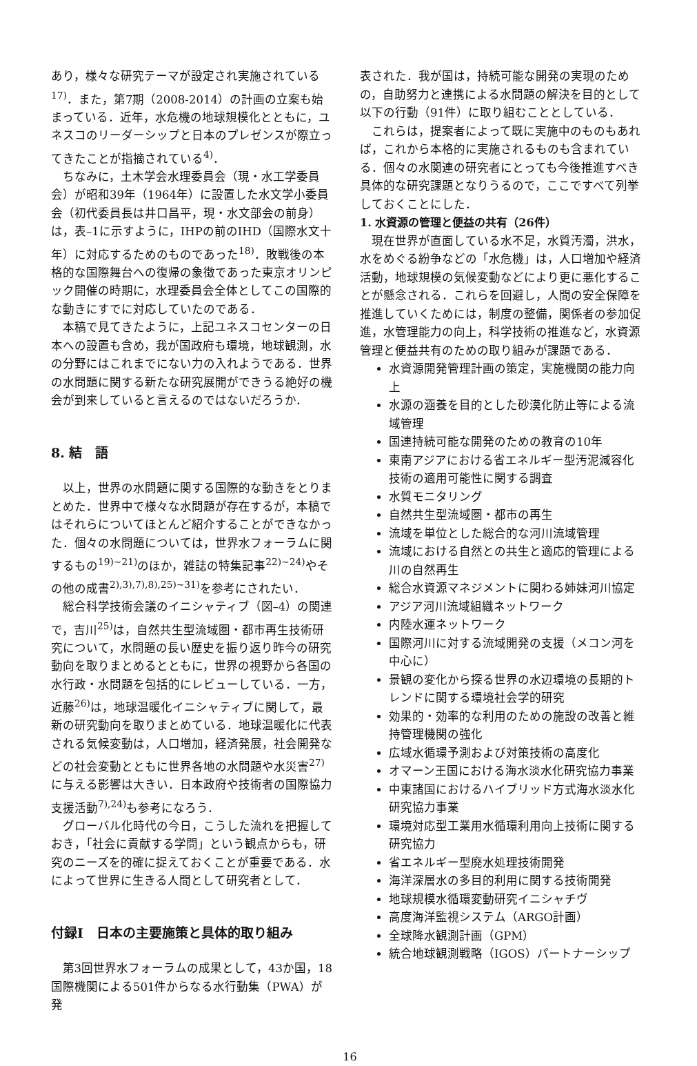あり，様々な研究テーマが設定され実施されている<sup>17)</sup>．また，第7期（2008-2014）の計画の立案も始まっている．近年，水危機の地球規模化とともに，ユネスコのリーダーシップと日本のプレゼンスが際立ってきたことが指摘されている<sup>4)</sup>．
ちなみに，土木学会水理委員会（現・水工学委員会）が昭和39年（1964年）に設置した水文学小委員会（初代委員長は井口昌平，現・水文部会の前身）は，表–1に示すように，IHPの前のIHD（国際水文十年）に対応するためのものであった<sup>18)</sup>．敗戦後の本格的な国際舞台への復帰の象徴であった東京オリンピック開催の時期に，水理委員会全体としてこの国際的な動きにすでに対応していたのである．
本稿で見てきたように，上記ユネスコセンターの日本への設置も含め，我が国政府も環境，地球観測，水の分野にはこれまでにない力の入れようである．世界の水問題に関する新たな研究展開ができうる絶好の機会が到来していると言えるのではないだろうか．
8. 結　語
以上，世界の水問題に関する国際的な動きをとりまとめた．世界中で様々な水問題が存在するが，本稿ではそれらについてほとんど紹介することができなかった．個々の水問題については，世界水フォーラムに関するもの<sup>19)~21)</sup>のほか，雑誌の特集記事<sup>22)~24)</sup>やその他の成書<sup>2),3),7),8),25)~31)</sup>を参考にされたい．
総合科学技術会議のイニシャティブ（図–4）の関連で，吉川<sup>25)</sup>は，自然共生型流域圏・都市再生技術研究について，水問題の長い歴史を振り返り昨今の研究動向を取りまとめるとともに，世界の視野から各国の水行政・水問題を包括的にレビューしている．一方，近藤<sup>26)</sup>は，地球温暖化イニシャティブに関して，最新の研究動向を取りまとめている．地球温暖化に代表される気候変動は，人口増加，経済発展，社会開発などの社会変動とともに世界各地の水問題や水災害<sup>27)</sup>に与える影響は大きい．日本政府や技術者の国際協力支援活動<sup>7),24)</sup>も参考になろう．
グローバル化時代の今日，こうした流れを把握しておき，「社会に貢献する学問」という観点からも，研究のニーズを的確に捉えておくことが重要である．水によって世界に生きる人間として研究者として．
付録Ⅰ　日本の主要施策と具体的取り組み
第3回世界水フォーラムの成果として，43か国，18国際機関による501件からなる水行動集（PWA）が発
表された．我が国は，持続可能な開発の実現のための，自助努力と連携による水問題の解決を目的として以下の行動（91件）に取り組むこととしている．
これらは，提案者によって既に実施中のものもあれば，これから本格的に実施されるものも含まれている．個々の水関連の研究者にとっても今後推進すべき具体的な研究課題となりうるので，ここですべて列挙しておくことにした．
1. 水資源の管理と便益の共有（26件）
現在世界が直面している水不足，水質汚濁，洪水，水をめぐる紛争などの「水危機」は，人口増加や経済活動，地球規模の気候変動などにより更に悪化することが懸念される．これらを回避し，人間の安全保障を推進していくためには，制度の整備，関係者の参加促進，水管理能力の向上，科学技術の推進など，水資源管理と便益共有のための取り組みが課題である．
水資源開発管理計画の策定，実施機関の能力向上
水源の涵養を目的とした砂漠化防止等による流域管理
国連持続可能な開発のための教育の10年
東南アジアにおける省エネルギー型汚泥減容化技術の適用可能性に関する調査
水質モニタリング
自然共生型流域圏・都市の再生
流域を単位とした総合的な河川流域管理
流域における自然との共生と適応的管理による川の自然再生
総合水資源マネジメントに関わる姉妹河川協定
アジア河川流域組織ネットワーク
内陸水運ネットワーク
国際河川に対する流域開発の支援（メコン河を中心に）
景観の変化から探る世界の水辺環境の長期的トレンドに関する環境社会学的研究
効果的・効率的な利用のための施設の改善と維持管理機関の強化
広域水循環予測および対策技術の高度化
オマーン王国における海水淡水化研究協力事業
中東諸国におけるハイブリッド方式海水淡水化研究協力事業
環境対応型工業用水循環利用向上技術に関する研究協力
省エネルギー型廃水処理技術開発
海洋深層水の多目的利用に関する技術開発
地球規模水循環変動研究イニシャチヴ
高度海洋監視システム（ARGO計画）
全球降水観測計画（GPM）
統合地球観測戦略（IGOS）パートナーシップ
16